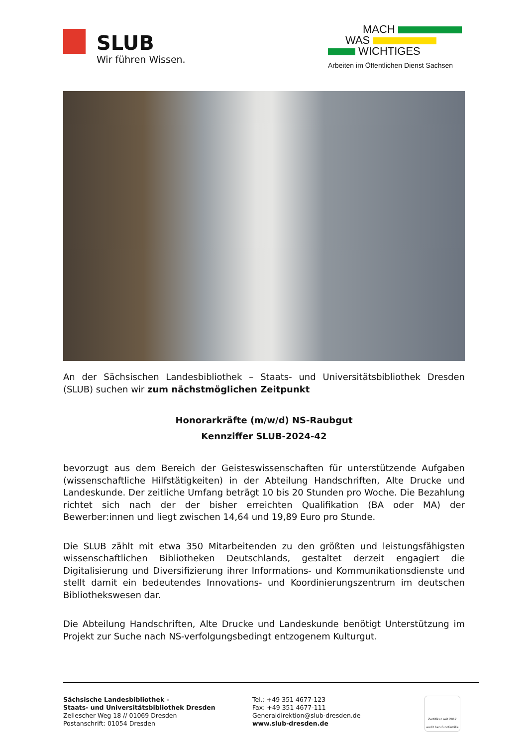SLUB
Wir führen Wissen.
MACH
WAS
WICHTIGES
Arbeiten im Öffentlichen Dienst Sachsen
An der Sächsischen Landesbibliothek – Staats- und Universitätsbibliothek Dresden (SLUB) suchen wir zum nächstmöglichen Zeitpunkt
Honorarkräfte (m/w/d) NS-Raubgut
Kennziffer SLUB-2024-42
bevorzugt aus dem Bereich der Geisteswissenschaften für unterstützende Aufgaben (wissenschaftliche Hilfstätigkeiten) in der Abteilung Handschriften, Alte Drucke und Landeskunde. Der zeitliche Umfang beträgt 10 bis 20 Stunden pro Woche. Die Bezahlung richtet sich nach der der bisher erreichten Qualifikation (BA oder MA) der Bewerber:innen und liegt zwischen 14,64 und 19,89 Euro pro Stunde.
Die SLUB zählt mit etwa 350 Mitarbeitenden zu den größten und leistungsfähigsten wissenschaftlichen Bibliotheken Deutschlands, gestaltet derzeit engagiert die Digitalisierung und Diversifizierung ihrer Informations- und Kommunikationsdienste und stellt damit ein bedeutendes Innovations- und Koordinierungszentrum im deutschen Bibliothekswesen dar.
Die Abteilung Handschriften, Alte Drucke und Landeskunde benötigt Unterstützung im Projekt zur Suche nach NS-verfolgungsbedingt entzogenem Kulturgut.
Sächsische Landesbibliothek –
Staats- und Universitätsbibliothek Dresden
Zellescher Weg 18 // 01069 Dresden
Postanschrift: 01054 Dresden
Tel.: +49 351 4677-123
Fax: +49 351 4677-111
Generaldirektion@slub-dresden.de
www.slub-dresden.de
Zertifikat seit 2017
audit berufundfamilie